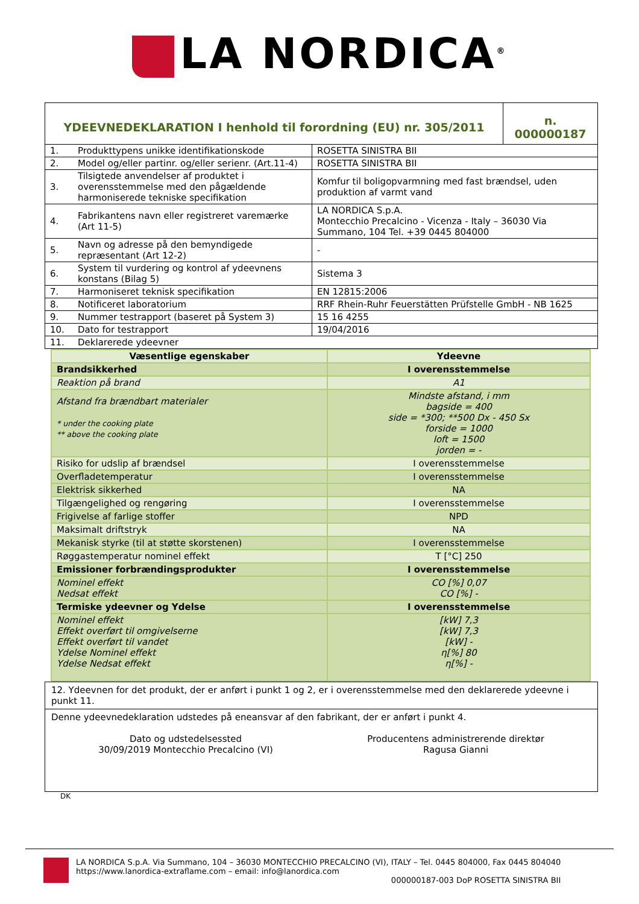LA NORDICA<sup>®</sup>
| YDEEVNEDEKLARATION I henhold til forordning (EU) nr. 305/2011 | | | n. 000000187 |
| 1. | Produkttypens unikke identifikationskode | ROSETTA SINISTRA BII | |
| 2. | Model og/eller partinr. og/eller serienr. (Art.11-4) | ROSETTA SINISTRA BII | |
| 3. | Tilsigtede anvendelser af produktet i overensstemmelse med den pågældende harmoniserede tekniske specifikation | Komfur til boligopvarmning med fast brændsel, uden produktion af varmt vand | |
| 4. | Fabrikantens navn eller registreret varemærke (Art 11-5) | LA NORDICA S.p.A. Montecchio Precalcino - Vicenza - Italy – 36030 Via Summano, 104 Tel. +39 0445 804000 | |
| 5. | Navn og adresse på den bemyndigede repræsentant (Art 12-2) | - | |
| 6. | System til vurdering og kontrol af ydeevnens konstans (Bilag 5) | Sistema 3 | |
| 7. | Harmoniseret teknisk specifikation | EN 12815:2006 | |
| 8. | Notificeret laboratorium | RRF Rhein-Ruhr Feuerstätten Prüfstelle GmbH - NB 1625 | |
| 9. | Nummer testrapport (baseret på System 3) | 15 16 4255 | |
| 10. | Dato for testrapport | 19/04/2016 | |
| 11. | Deklarerede ydeevner | | |
| Væsentlige egenskaber | Ydeevne |
| Brandsikkerhed | I overensstemmelse |
| Reaktion på brand | A1 |
| Afstand fra brændbart materialer * under the cooking plate ** above the cooking plate | Mindste afstand, i mm bagside = 400 side = *300; **500 Dx - 450 Sx forside = 1000 loft = 1500 jorden = - |
| Risiko for udslip af brændsel | I overensstemmelse |
| Overfladetemperatur | I overensstemmelse |
| Elektrisk sikkerhed | NA |
| Tilgængelighed og rengøring | I overensstemmelse |
| Frigivelse af farlige stoffer | NPD |
| Maksimalt driftstryk | NA |
| Mekanisk styrke (til at støtte skorstenen) | I overensstemmelse |
| Røggastemperatur nominel effekt | T [°C] 250 |
| Emissioner forbrændingsprodukter | I overensstemmelse |
| Nominel effekt Nedsat effekt | CO [%] 0,07 CO [%] - |
| Termiske ydeevner og Ydelse | I overensstemmelse |
| Nominel effekt Effekt overført til omgivelserne Effekt overført til vandet Ydelse Nominel effekt Ydelse Nedsat effekt | [kW] 7,3 [kW] 7,3 [kW] - η[%] 80 η[%] - |
| 12. Ydeevnen for det produkt, der er anført i punkt 1 og 2, er i overensstemmelse med den deklarerede ydeevne i punkt 11. |
| Denne ydeevnedeklaration udstedes på eneansvar af den fabrikant, der er anført i punkt 4. Dato og udstedelsessted 30/09/2019 Montecchio Precalcino (VI) Producentens administrerende direktør Ragusa Gianni |
DK
LA NORDICA S.p.A. Via Summano, 104 – 36030 MONTECCHIO PRECALCINO (VI), ITALY – Tel. 0445 804000, Fax 0445 804040
https://www.lanordica-extraflame.com – email: info@lanordica.com
000000187-003 DoP ROSETTA SINISTRA BII